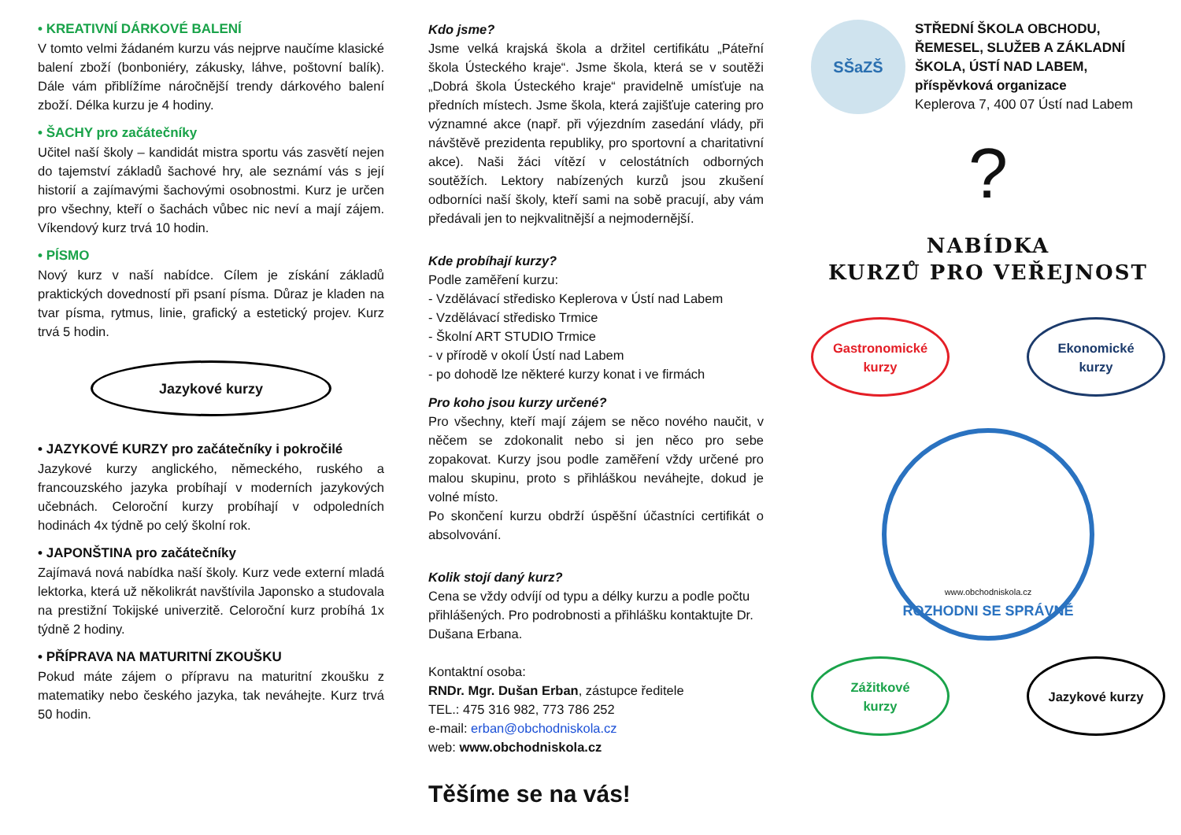• KREATIVNÍ DÁRKOVÉ BALENÍ
V tomto velmi žádaném kurzu vás nejprve naučíme klasické balení zboží (bonboniéry, zákusky, láhve, poštovní balík). Dále vám přiblížíme náročnější trendy dárkového balení zboží. Délka kurzu je 4 hodiny.
• ŠACHY pro začátečníky
Učitel naší školy – kandidát mistra sportu vás zasvětí nejen do tajemství základů šachové hry, ale seznámí vás s její historií a zajímavými šachovými osobnostmi. Kurz je určen pro všechny, kteří o šachách vůbec nic neví a mají zájem. Víkendový kurz trvá 10 hodin.
• PÍSMO
Nový kurz v naší nabídce. Cílem je získání základů praktických dovedností při psaní písma. Důraz je kladen na tvar písma, rytmus, linie, grafický a estetický projev. Kurz trvá 5 hodin.
Jazykové kurzy
• JAZYKOVÉ KURZY pro začátečníky i pokročilé
Jazykové kurzy anglického, německého, ruského a francouzského jazyka probíhají v moderních jazykových učebnách. Celoroční kurzy probíhají v odpoledních hodinách 4x týdně po celý školní rok.
• JAPONŠTINA pro začátečníky
Zajímavá nová nabídka naší školy. Kurz vede externí mladá lektorka, která už několikrát navštívila Japonsko a studovala na prestižní Tokijské univerzitě. Celoroční kurz probíhá 1x týdně 2 hodiny.
• PŘÍPRAVA NA MATURITNÍ ZKOUŠKU
Pokud máte zájem o přípravu na maturitní zkoušku z matematiky nebo českého jazyka, tak neváhejte. Kurz trvá 50 hodin.
Kdo jsme?
Jsme velká krajská škola a držitel certifikátu „Páteřní škola Ústeckého kraje“. Jsme škola, která se v soutěži „Dobrá škola Ústeckého kraje“ pravidelně umísťuje na předních místech. Jsme škola, která zajišťuje catering pro významné akce (např. při výjezdním zasedání vlády, při návštěvě prezidenta republiky, pro sportovní a charitativní akce). Naši žáci vítězí v celostátních odborných soutěžích. Lektory nabízených kurzů jsou zkušení odborníci naší školy, kteří sami na sobě pracují, aby vám předávali jen to nejkvalitnější a nejmodernější.
Kde probíhají kurzy?
Podle zaměření kurzu:
- Vzdělávací středisko Keplerova v Ústí nad Labem
- Vzdělávací středisko Trmice
- Školní ART STUDIO Trmice
- v přírodě v okolí Ústí nad Labem
- po dohodě lze některé kurzy konat i ve firmách
Pro koho jsou kurzy určené?
Pro všechny, kteří mají zájem se něco nového naučit, v něčem se zdokonalit nebo si jen něco pro sebe zopakovat. Kurzy jsou podle zaměření vždy určené pro malou skupinu, proto s přihláškou neváhejte, dokud je volné místo.
Po skončení kurzu obdrží úspěšní účastníci certifikát o absolvování.
Kolik stojí daný kurz?
Cena se vždy odvíjí od typu a délky kurzu a podle počtu přihlášených. Pro podrobnosti a přihlášku kontaktujte Dr. Dušana Erbana.
Kontaktní osoba:
RNDr. Mgr. Dušan Erban, zástupce ředitele
TEL.: 475 316 982, 773 786 252
e-mail: erban@obchodniskola.cz
web: www.obchodniskola.cz
Těšíme se na vás!
SŠaZŠ
STŘEDNÍ ŠKOLA OBCHODU, ŘEMESEL, SLUŽEB A ZÁKLADNÍ ŠKOLA, ÚSTÍ NAD LABEM, příspěvková organizace
Keplerova 7, 400 07 Ústí nad Labem
?
NABÍDKA
KURZŮ PRO VEŘEJNOST
Gastronomické
kurzy
Ekonomické
kurzy
www.obchodniskola.cz
ROZHODNI SE SPRÁVNĚ
Zážitkové
kurzy
Jazykové kurzy